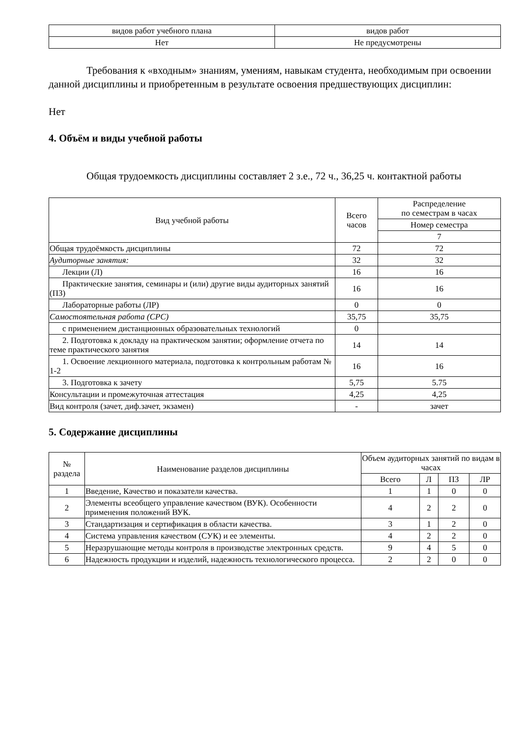| видов работ учебного плана | видов работ |
| Нет | Не предусмотрены |
Требования к «входным» знаниям, умениям, навыкам студента, необходимым при освоении данной дисциплины и приобретенным в результате освоения предшествующих дисциплин:
Нет
4. Объём и виды учебной работы
Общая трудоемкость дисциплины составляет 2 з.е., 72 ч., 36,25 ч. контактной работы
| Вид учебной работы | Всего часов | Распределение по семестрам в часах |
| --- | --- | --- |
| | | Номер семестра |
| | | 7 |
| Общая трудоёмкость дисциплины | 72 | 72 |
| Аудиторные занятия: | 32 | 32 |
| Лекции (Л) | 16 | 16 |
| Практические занятия, семинары и (или) другие виды аудиторных занятий (ПЗ) | 16 | 16 |
| Лабораторные работы (ЛР) | 0 | 0 |
| Самостоятельная работа (СРС) | 35,75 | 35,75 |
| с применением дистанционных образовательных технологий | 0 | |
| 2. Подготовка к докладу на практическом занятии; оформление отчета по теме практического занятия | 14 | 14 |
| 1. Освоение лекционного материала, подготовка к контрольным работам № 1-2 | 16 | 16 |
| 3. Подготовка к зачету | 5,75 | 5.75 |
| Консультации и промежуточная аттестация | 4,25 | 4,25 |
| Вид контроля (зачет, диф.зачет, экзамен) | - | зачет |
5. Содержание дисциплины
| № раздела | Наименование разделов дисциплины | Объем аудиторных занятий по видам в часах | | | |
| --- | --- | --- | --- | --- | --- |
| | | Всего | Л | ПЗ | ЛР |
| 1 | Введение, Качество и показатели качества. | 1 | 1 | 0 | 0 |
| 2 | Элементы всеобщего управление качеством (ВУК). Особенности применения положений ВУК. | 4 | 2 | 2 | 0 |
| 3 | Стандартизация и сертификация в области качества. | 3 | 1 | 2 | 0 |
| 4 | Система управления качеством (СУК) и ее элементы. | 4 | 2 | 2 | 0 |
| 5 | Неразрушающие методы контроля в производстве электронных средств. | 9 | 4 | 5 | 0 |
| 6 | Надежность продукции и изделий, надежность технологического процесса. | 2 | 2 | 0 | 0 |